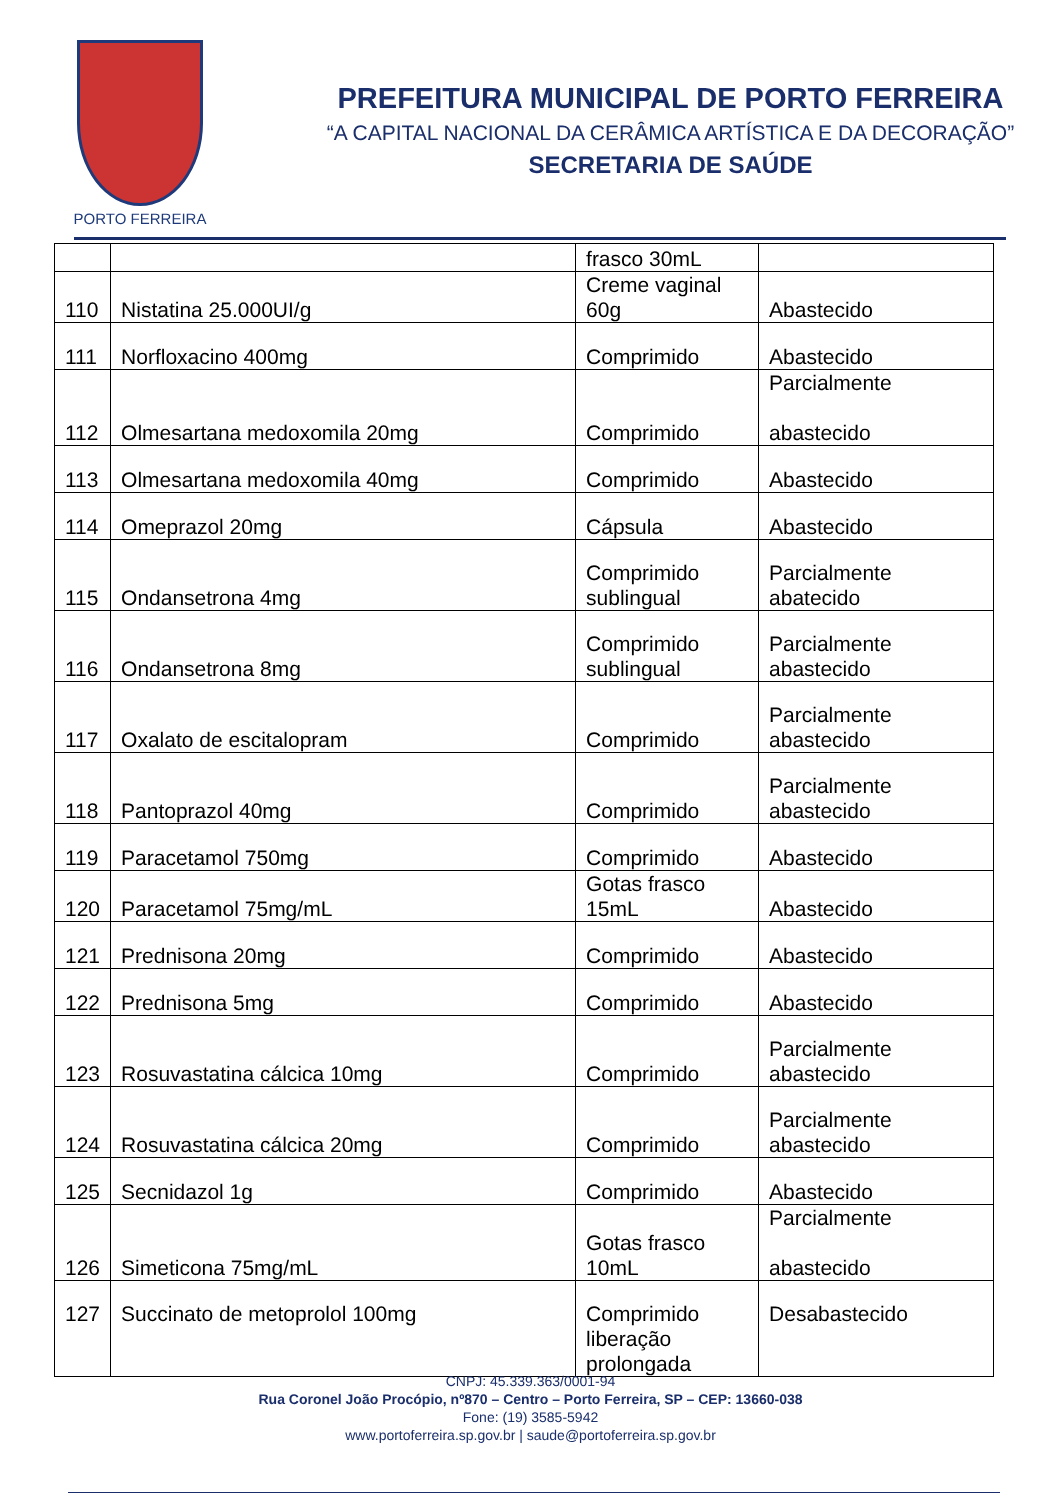PORTO FERREIRA
PREFEITURA MUNICIPAL DE PORTO FERREIRA
“A CAPITAL NACIONAL DA CERÂMICA ARTÍSTICA E DA DECORAÇÃO”
SECRETARIA DE SAÚDE
| | | frasco 30mL | |
| 110 | Nistatina 25.000UI/g | Creme vaginal 60g | Abastecido |
| 111 | Norfloxacino 400mg | Comprimido | Abastecido |
| 112 | Olmesartana medoxomila 20mg | Comprimido | Parcialmente abastecido |
| 113 | Olmesartana medoxomila 40mg | Comprimido | Abastecido |
| 114 | Omeprazol 20mg | Cápsula | Abastecido |
| 115 | Ondansetrona 4mg | Comprimido sublingual | Parcialmente abatecido |
| 116 | Ondansetrona 8mg | Comprimido sublingual | Parcialmente abastecido |
| 117 | Oxalato de escitalopram | Comprimido | Parcialmente abastecido |
| 118 | Pantoprazol 40mg | Comprimido | Parcialmente abastecido |
| 119 | Paracetamol 750mg | Comprimido | Abastecido |
| 120 | Paracetamol 75mg/mL | Gotas frasco 15mL | Abastecido |
| 121 | Prednisona 20mg | Comprimido | Abastecido |
| 122 | Prednisona 5mg | Comprimido | Abastecido |
| 123 | Rosuvastatina cálcica 10mg | Comprimido | Parcialmente abastecido |
| 124 | Rosuvastatina cálcica 20mg | Comprimido | Parcialmente abastecido |
| 125 | Secnidazol 1g | Comprimido | Abastecido |
| 126 | Simeticona 75mg/mL | Gotas frasco 10mL | Parcialmente abastecido |
| 127 | Succinato de metoprolol 100mg | Comprimido liberação prolongada | Desabastecido |
CNPJ: 45.339.363/0001-94
Rua Coronel João Procópio, nº870 – Centro – Porto Ferreira, SP – CEP: 13660-038
Fone: (19) 3585-5942
www.portoferreira.sp.gov.br | saude@portoferreira.sp.gov.br